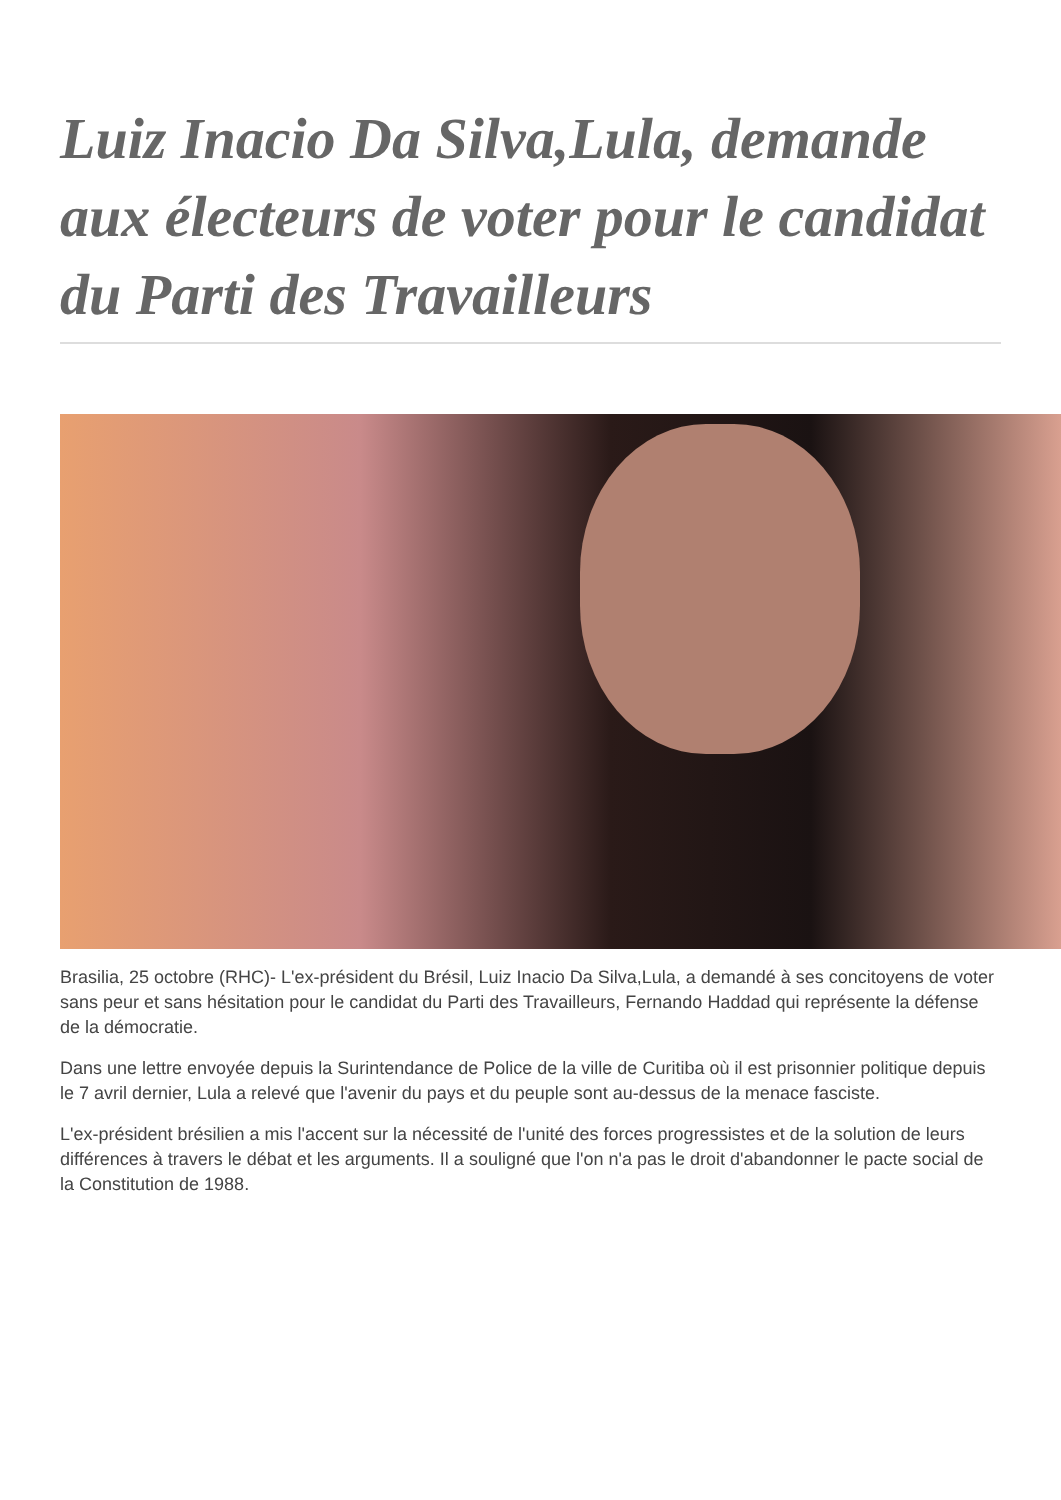Luiz Inacio Da Silva,Lula, demande aux électeurs de voter pour le candidat du Parti des Travailleurs
Brasilia, 25 octobre (RHC)- L'ex-président du Brésil, Luiz Inacio Da Silva,Lula, a demandé à ses concitoyens de voter sans peur et sans hésitation pour le candidat du Parti des Travailleurs, Fernando Haddad qui représente la défense de la démocratie.
Dans une lettre envoyée depuis la Surintendance de Police de la ville de Curitiba où il est prisonnier politique depuis le 7 avril dernier, Lula a relevé que l'avenir du pays et du peuple sont au-dessus de la menace fasciste.
L'ex-président brésilien a mis l'accent sur la nécessité de l'unité des forces progressistes et de la solution de leurs différences à travers le débat et les arguments. Il a souligné que l'on n'a pas le droit d'abandonner le pacte social de la Constitution de 1988.